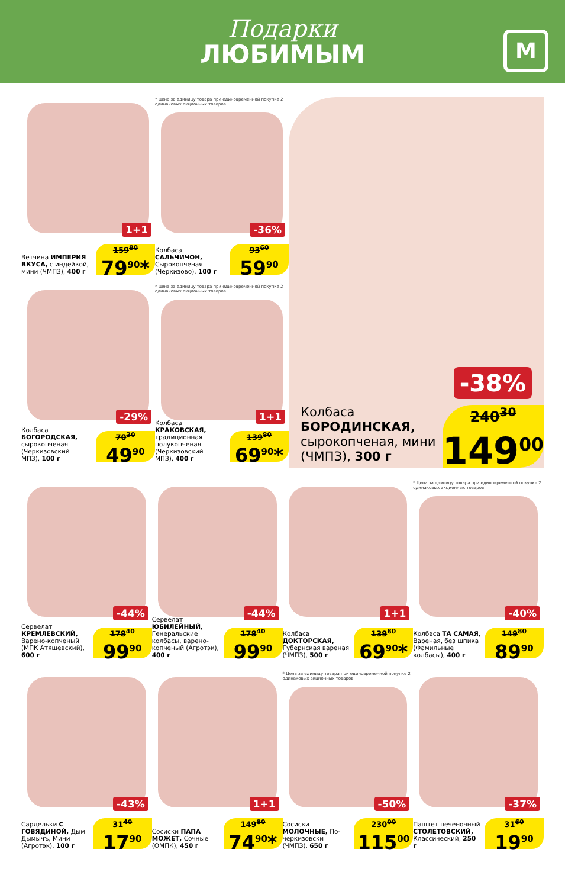Подарки
ЛЮБИМЫМ
М
1+1
Ветчина ИМПЕРИЯ ВКУСА, с индейкой, мини (ЧМПЗ), 400 г
159<sup>80</sup>
79<sup>90</sup>*
* Цена за единицу товара при единовременной покупке 2 одинаковых акционных товаров
-36%
Колбаса САЛЬЧИЧОН, Сырокопченая (Черкизово), 100 г
93<sup>60</sup>
59<sup>90</sup>
-29%
Колбаса БОГОРОДСКАЯ, сырокопчёная (Черкизовский МПЗ), 100 г
70<sup>30</sup>
49<sup>90</sup>
* Цена за единицу товара при единовременной покупке 2 одинаковых акционных товаров
1+1
Колбаса КРАКОВСКАЯ, традиционная полукопченая (Черкизовский МПЗ), 400 г
139<sup>80</sup>
69<sup>90</sup>*
-38%
Колбаса БОРОДИНСКАЯ, сырокопченая, мини (ЧМПЗ), 300 г
240<sup>30</sup>
149<sup>00</sup>
-44%
Сервелат КРЕМЛЕВСКИЙ, Варено-копченый (МПК Атяшевский), 600 г
178<sup>40</sup>
99<sup>90</sup>
-44%
Сервелат ЮБИЛЕЙНЫЙ, Генеральские колбасы, варено-копченый (Агротэк), 400 г
178<sup>40</sup>
99<sup>90</sup>
1+1
Колбаса ДОКТОРСКАЯ, Губернская вареная (ЧМПЗ), 500 г
139<sup>80</sup>
69<sup>90</sup>*
* Цена за единицу товара при единовременной покупке 2 одинаковых акционных товаров
-40%
Колбаса ТА САМАЯ, Вареная, без шпика (Фамильные колбасы), 400 г
149<sup>80</sup>
89<sup>90</sup>
-43%
Сардельки С ГОВЯДИНОЙ, Дым Дымычъ, Мини (Агротэк), 100 г
31<sup>40</sup>
17<sup>90</sup>
1+1
Сосиски ПАПА МОЖЕТ, Сочные (ОМПК), 450 г
149<sup>80</sup>
74<sup>90</sup>*
* Цена за единицу товара при единовременной покупке 2 одинаковых акционных товаров
-50%
Сосиски МОЛОЧНЫЕ, По-черкизовски (ЧМПЗ), 650 г
230<sup>00</sup>
115<sup>00</sup>
-37%
Паштет печеночный СТОЛЕТОВСКИЙ, Классический, 250 г
31<sup>60</sup>
19<sup>90</sup>